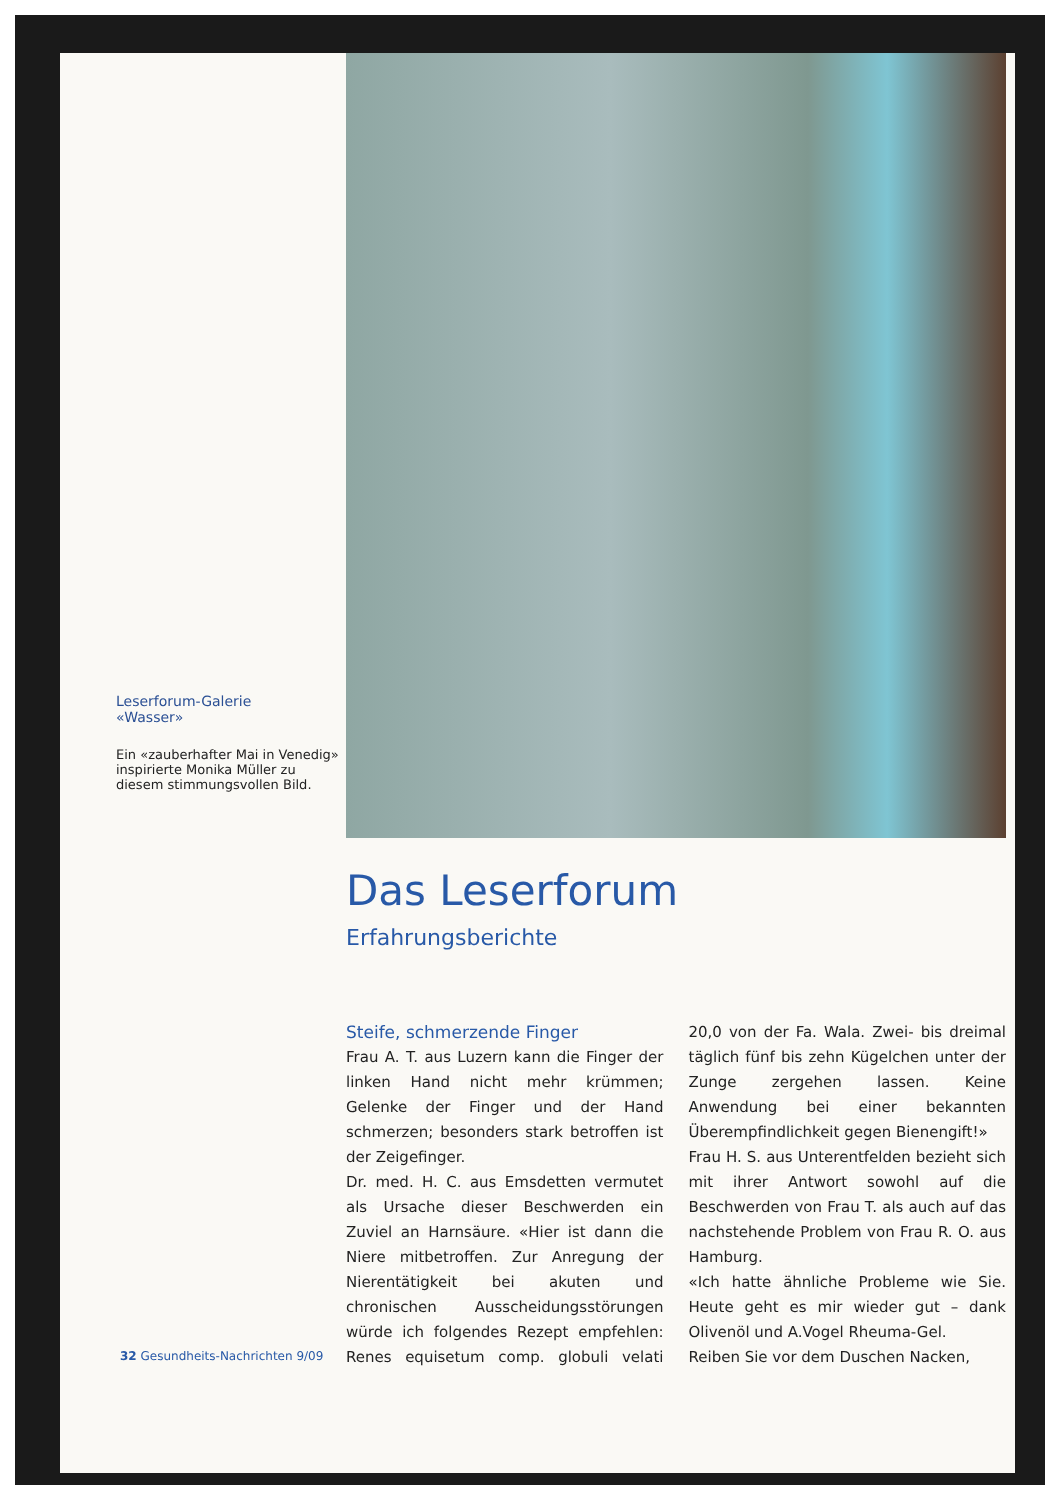Leserforum-Galerie
«Wasser»
Ein «zauberhafter Mai in Venedig» inspirierte Monika Müller zu diesem stimmungsvollen Bild.
Das Leserforum
Erfahrungsberichte
Steife, schmerzende Finger
Frau A. T. aus Luzern kann die Finger der linken Hand nicht mehr krümmen; Gelenke der Finger und der Hand schmerzen; besonders stark betroffen ist der Zeigefinger.
Dr. med. H. C. aus Emsdetten vermutet als Ursache dieser Beschwerden ein Zuviel an Harnsäure. «Hier ist dann die Niere mitbetroffen. Zur Anregung der Nierentätigkeit bei akuten und chronischen Ausscheidungsstörungen würde ich folgendes Rezept empfehlen: Renes equisetum comp. globuli velati 20,0 von der Fa. Wala. Zwei- bis dreimal täglich fünf bis zehn Kügelchen unter der Zunge zergehen lassen. Keine Anwendung bei einer bekannten Überempfindlichkeit gegen Bienengift!»
Frau H. S. aus Unterentfelden bezieht sich mit ihrer Antwort sowohl auf die Beschwerden von Frau T. als auch auf das nachstehende Problem von Frau R. O. aus Hamburg.
«Ich hatte ähnliche Probleme wie Sie. Heute geht es mir wieder gut – dank Olivenöl und A.Vogel Rheuma-Gel.
Reiben Sie vor dem Duschen Nacken,
32 Gesundheits-Nachrichten 9/09